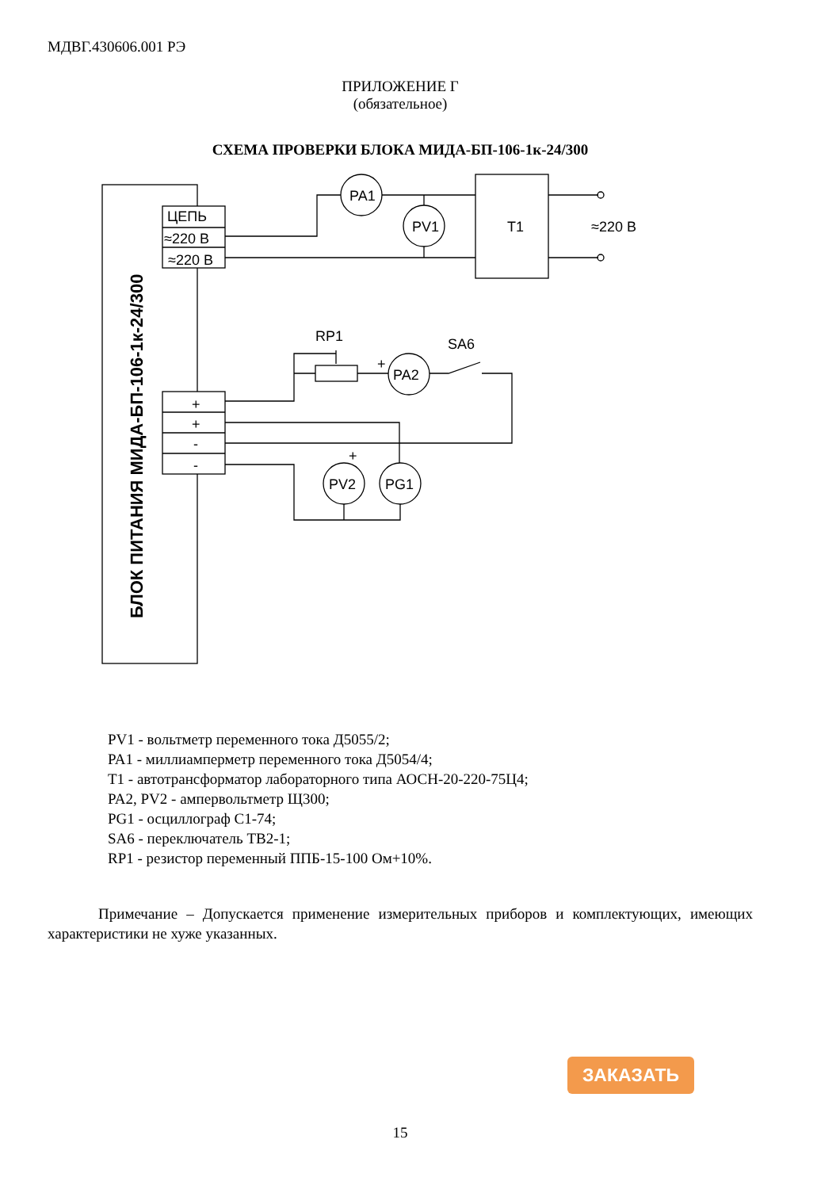МДВГ.430606.001 РЭ
ПРИЛОЖЕНИЕ Г
(обязательное)
СХЕМА ПРОВЕРКИ БЛОКА МИДА-БП-106-1к-24/300
ЦЕПЬ
≈220 В
≈220 В
PA1
PV1
T1
≈220 В
RP1
SA6
+
PA2
+
+
-
-
+
PV2
PG1
БЛОК ПИТАНИЯ МИДА-БП-106-1к-24/300
PV1 - вольтметр переменного тока Д5055/2;
PA1 - миллиамперметр переменного тока Д5054/4;
T1 - автотрансформатор лабораторного типа АОСН-20-220-75Ц4;
PA2, PV2 - ампервольтметр Щ300;
PG1 - осциллограф С1-74;
SA6 - переключатель ТВ2-1;
RP1 - резистор переменный ППБ-15-100 Ом+10%.
Примечание – Допускается применение измерительных приборов и комплектующих, имеющих характеристики не хуже указанных.
ЗАКАЗАТЬ
15